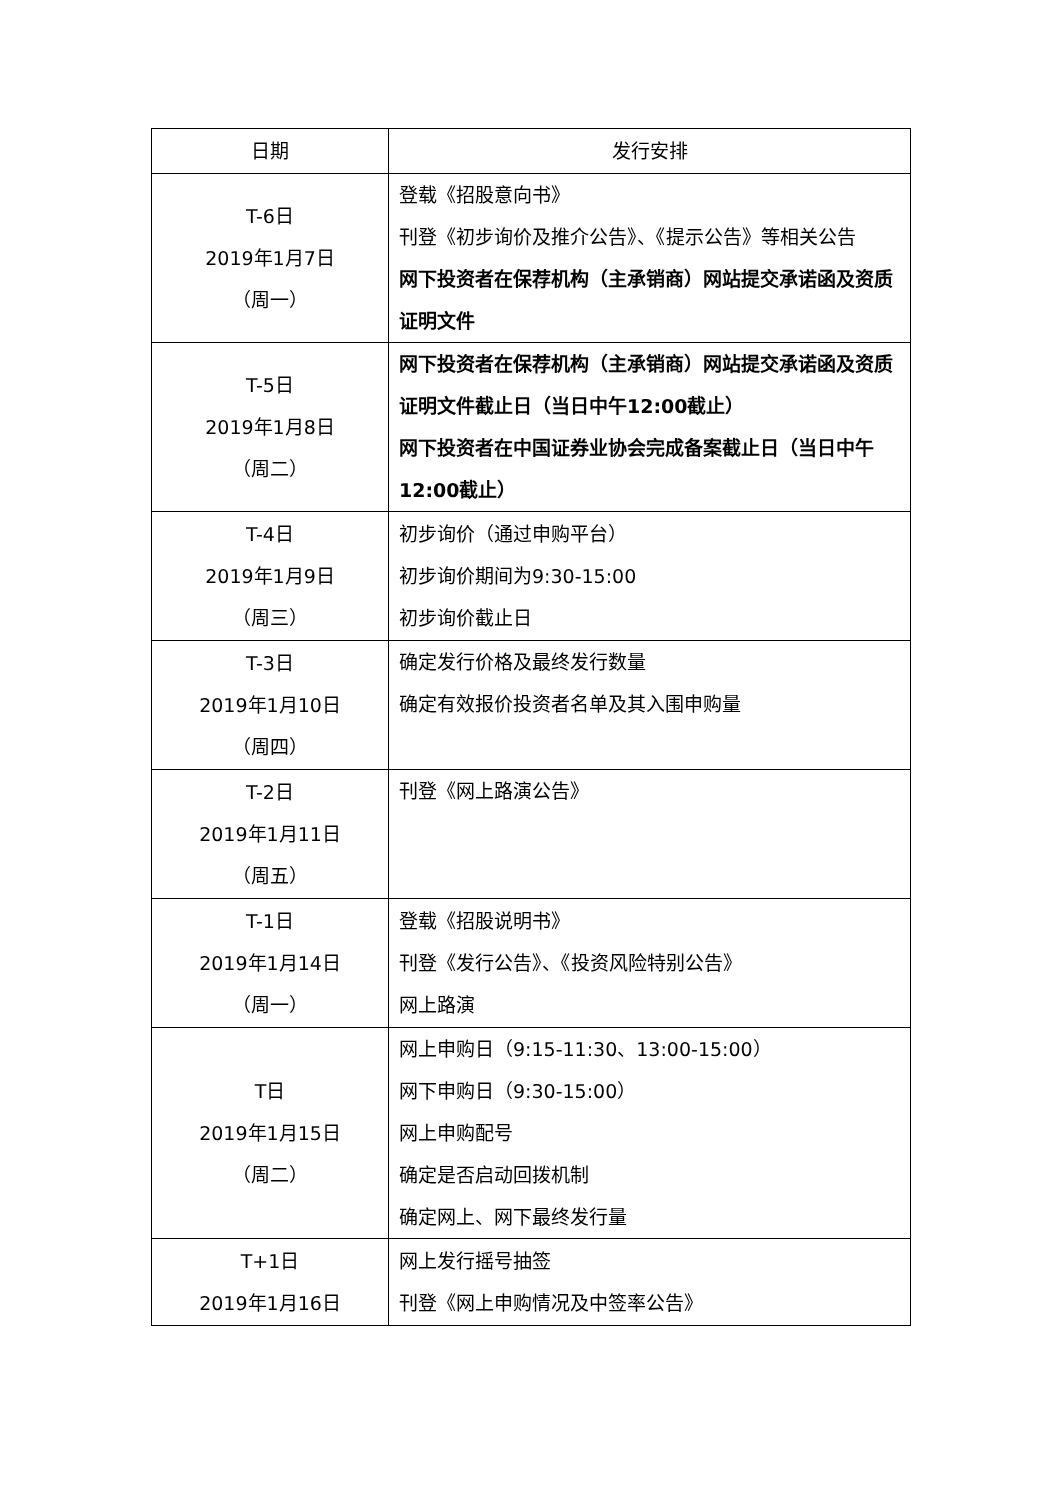| 日期 | 发行安排 |
| --- | --- |
| T-6日 2019年1月7日 （周一） | 登载《招股意向书》 刊登《初步询价及推介公告》、《提示公告》等相关公告 网下投资者在保荐机构（主承销商）网站提交承诺函及资质证明文件 |
| T-5日 2019年1月8日 （周二） | 网下投资者在保荐机构（主承销商）网站提交承诺函及资质证明文件截止日（当日中午12:00截止） 网下投资者在中国证券业协会完成备案截止日（当日中午12:00截止） |
| T-4日 2019年1月9日 （周三） | 初步询价（通过申购平台） 初步询价期间为9:30-15:00 初步询价截止日 |
| T-3日 2019年1月10日 （周四） | 确定发行价格及最终发行数量 确定有效报价投资者名单及其入围申购量 |
| T-2日 2019年1月11日 （周五） | 刊登《网上路演公告》 |
| T-1日 2019年1月14日 （周一） | 登载《招股说明书》 刊登《发行公告》、《投资风险特别公告》 网上路演 |
| T日 2019年1月15日 （周二） | 网上申购日（9:15-11:30、13:00-15:00） 网下申购日（9:30-15:00） 网上申购配号 确定是否启动回拨机制 确定网上、网下最终发行量 |
| T+1日 2019年1月16日 | 网上发行摇号抽签 刊登《网上申购情况及中签率公告》 |